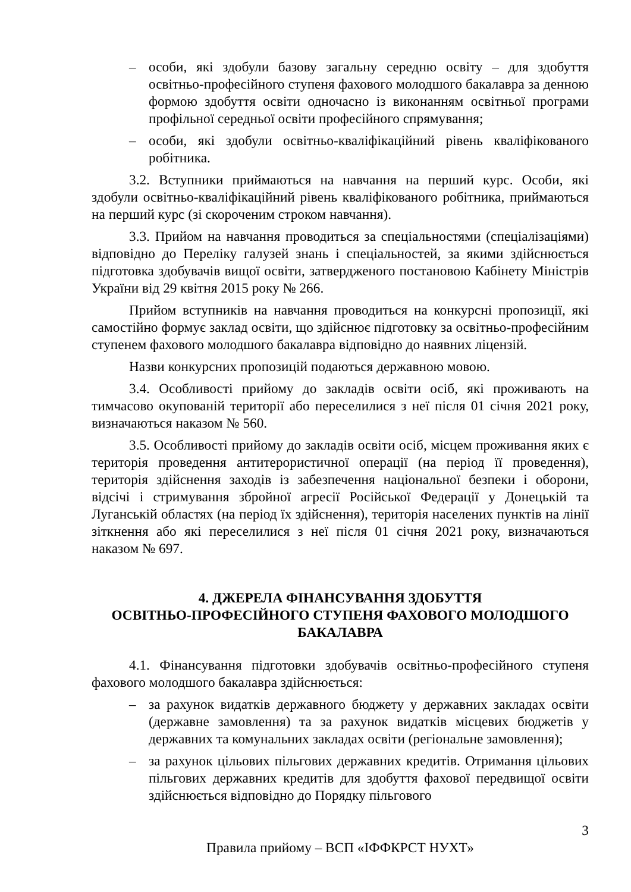– особи, які здобули базову загальну середню освіту – для здобуття освітньо-професійного ступеня фахового молодшого бакалавра за денною формою здобуття освіти одночасно із виконанням освітньої програми профільної середньої освіти професійного спрямування;
– особи, які здобули освітньо-кваліфікаційний рівень кваліфікованого робітника.
3.2. Вступники приймаються на навчання на перший курс. Особи, які здобули освітньо-кваліфікаційний рівень кваліфікованого робітника, приймаються на перший курс (зі скороченим строком навчання).
3.3. Прийом на навчання проводиться за спеціальностями (спеціалізаціями) відповідно до Переліку галузей знань і спеціальностей, за якими здійснюється підготовка здобувачів вищої освіти, затвердженого постановою Кабінету Міністрів України від 29 квітня 2015 року № 266.
Прийом вступників на навчання проводиться на конкурсні пропозиції, які самостійно формує заклад освіти, що здійснює підготовку за освітньо-професійним ступенем фахового молодшого бакалавра відповідно до наявних ліцензій.
Назви конкурсних пропозицій подаються державною мовою.
3.4. Особливості прийому до закладів освіти осіб, які проживають на тимчасово окупованій території або переселилися з неї після 01 січня 2021 року, визначаються наказом № 560.
3.5. Особливості прийому до закладів освіти осіб, місцем проживання яких є територія проведення антитерористичної операції (на період її проведення), територія здійснення заходів із забезпечення національної безпеки і оборони, відсічі і стримування збройної агресії Російської Федерації у Донецькій та Луганській областях (на період їх здійснення), територія населених пунктів на лінії зіткнення або які переселилися з неї після 01 січня 2021 року, визначаються наказом № 697.
4. ДЖЕРЕЛА ФІНАНСУВАННЯ ЗДОБУТТЯ
ОСВІТНЬО-ПРОФЕСІЙНОГО СТУПЕНЯ ФАХОВОГО МОЛОДШОГО БАКАЛАВРА
4.1. Фінансування підготовки здобувачів освітньо-професійного ступеня фахового молодшого бакалавра здійснюється:
– за рахунок видатків державного бюджету у державних закладах освіти (державне замовлення) та за рахунок видатків місцевих бюджетів у державних та комунальних закладах освіти (регіональне замовлення);
– за рахунок цільових пільгових державних кредитів. Отримання цільових пільгових державних кредитів для здобуття фахової передвищої освіти здійснюється відповідно до Порядку пільгового
3
Правила прийому – ВСП «ІФФКРСТ НУХТ»